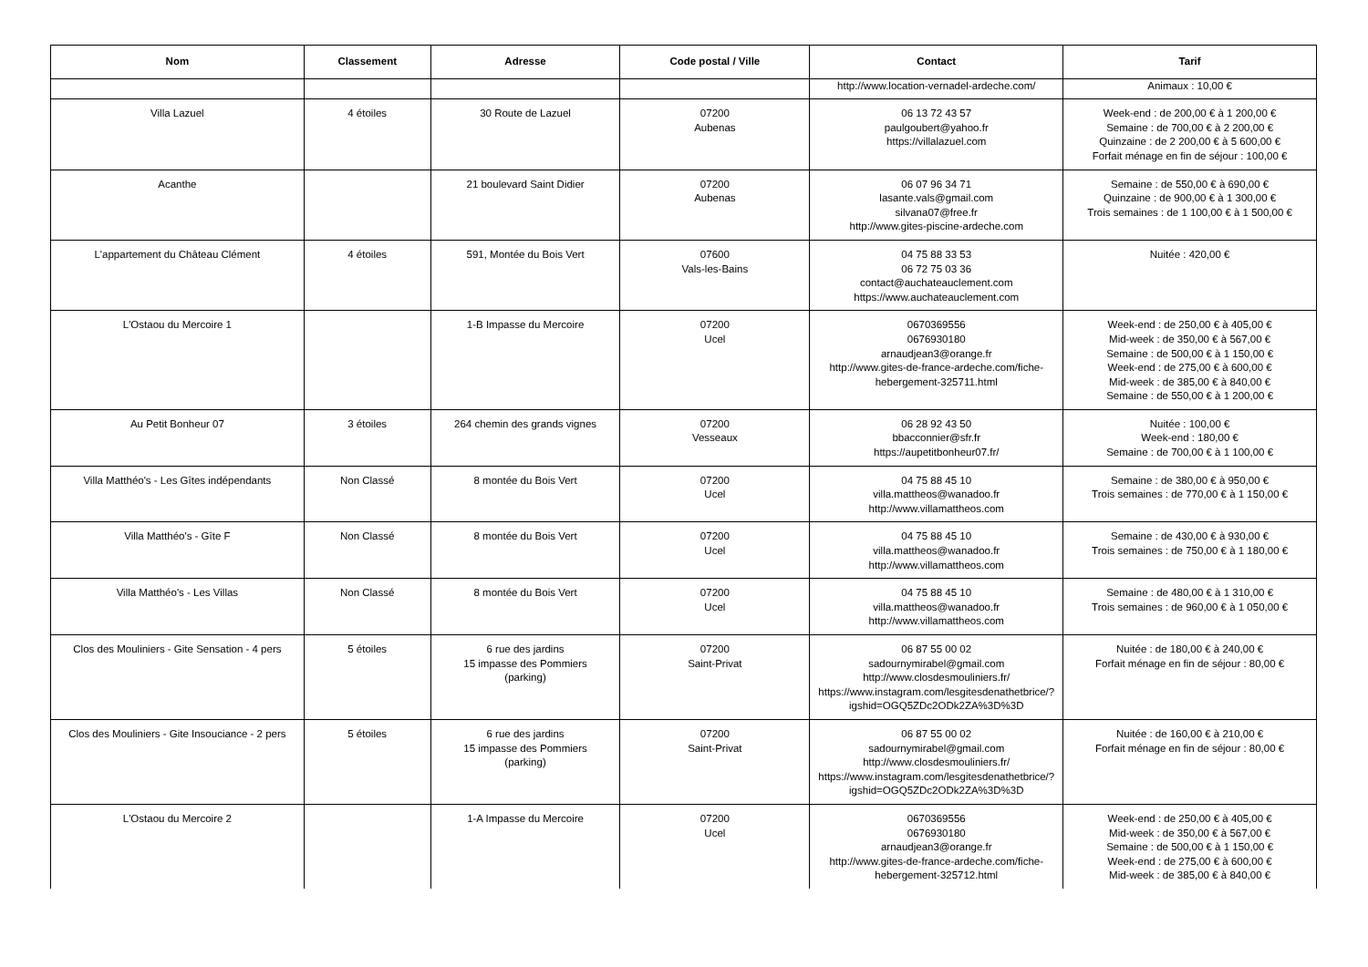| Nom | Classement | Adresse | Code postal / Ville | Contact | Tarif |
| --- | --- | --- | --- | --- | --- |
| | | | | http://www.location-vernadel-ardeche.com/ | Animaux : 10,00 € |
| Villa Lazuel | 4 étoiles | 30 Route de Lazuel | 07200 Aubenas | 06 13 72 43 57 paulgoubert@yahoo.fr https://villalazuel.com | Week-end : de 200,00 € à 1 200,00 € Semaine : de 700,00 € à 2 200,00 € Quinzaine : de 2 200,00 € à 5 600,00 € Forfait ménage en fin de séjour : 100,00 € |
| Acanthe | | 21 boulevard Saint Didier | 07200 Aubenas | 06 07 96 34 71 lasante.vals@gmail.com silvana07@free.fr http://www.gites-piscine-ardeche.com | Semaine : de 550,00 € à 690,00 € Quinzaine : de 900,00 € à 1 300,00 € Trois semaines : de 1 100,00 € à 1 500,00 € |
| L'appartement du Château Clément | 4 étoiles | 591, Montée du Bois Vert | 07600 Vals-les-Bains | 04 75 88 33 53 06 72 75 03 36 contact@auchateauclement.com https://www.auchateauclement.com | Nuitée : 420,00 € |
| L'Ostaou du Mercoire 1 | | 1-B Impasse du Mercoire | 07200 Ucel | 0670369556 0676930180 arnaudjean3@orange.fr http://www.gites-de-france-ardeche.com/fiche-hebergement-325711.html | Week-end : de 250,00 € à 405,00 € Mid-week : de 350,00 € à 567,00 € Semaine : de 500,00 € à 1 150,00 € Week-end : de 275,00 € à 600,00 € Mid-week : de 385,00 € à 840,00 € Semaine : de 550,00 € à 1 200,00 € |
| Au Petit Bonheur 07 | 3 étoiles | 264 chemin des grands vignes | 07200 Vesseaux | 06 28 92 43 50 bbacconnier@sfr.fr https://aupetitbonheur07.fr/ | Nuitée : 100,00 € Week-end : 180,00 € Semaine : de 700,00 € à 1 100,00 € |
| Villa Matthéo's - Les Gîtes indépendants | Non Classé | 8 montée du Bois Vert | 07200 Ucel | 04 75 88 45 10 villa.mattheos@wanadoo.fr http://www.villamattheos.com | Semaine : de 380,00 € à 950,00 € Trois semaines : de 770,00 € à 1 150,00 € |
| Villa Matthéo's - Gîte F | Non Classé | 8 montée du Bois Vert | 07200 Ucel | 04 75 88 45 10 villa.mattheos@wanadoo.fr http://www.villamattheos.com | Semaine : de 430,00 € à 930,00 € Trois semaines : de 750,00 € à 1 180,00 € |
| Villa Matthéo's - Les Villas | Non Classé | 8 montée du Bois Vert | 07200 Ucel | 04 75 88 45 10 villa.mattheos@wanadoo.fr http://www.villamattheos.com | Semaine : de 480,00 € à 1 310,00 € Trois semaines : de 960,00 € à 1 050,00 € |
| Clos des Mouliniers - Gite Sensation - 4 pers | 5 étoiles | 6 rue des jardins 15 impasse des Pommiers (parking) | 07200 Saint-Privat | 06 87 55 00 02 sadournymirabel@gmail.com http://www.closdesmouliniers.fr/ https://www.instagram.com/lesgitesdenathetbrice/?igshid=OGQ5ZDc2ODk2ZA%3D%3D | Nuitée : de 180,00 € à 240,00 € Forfait ménage en fin de séjour : 80,00 € |
| Clos des Mouliniers - Gite Insouciance - 2 pers | 5 étoiles | 6 rue des jardins 15 impasse des Pommiers (parking) | 07200 Saint-Privat | 06 87 55 00 02 sadournymirabel@gmail.com http://www.closdesmouliniers.fr/ https://www.instagram.com/lesgitesdenathetbrice/?igshid=OGQ5ZDc2ODk2ZA%3D%3D | Nuitée : de 160,00 € à 210,00 € Forfait ménage en fin de séjour : 80,00 € |
| L'Ostaou du Mercoire 2 | | 1-A Impasse du Mercoire | 07200 Ucel | 0670369556 0676930180 arnaudjean3@orange.fr http://www.gites-de-france-ardeche.com/fiche-hebergement-325712.html | Week-end : de 250,00 € à 405,00 € Mid-week : de 350,00 € à 567,00 € Semaine : de 500,00 € à 1 150,00 € Week-end : de 275,00 € à 600,00 € Mid-week : de 385,00 € à 840,00 € |